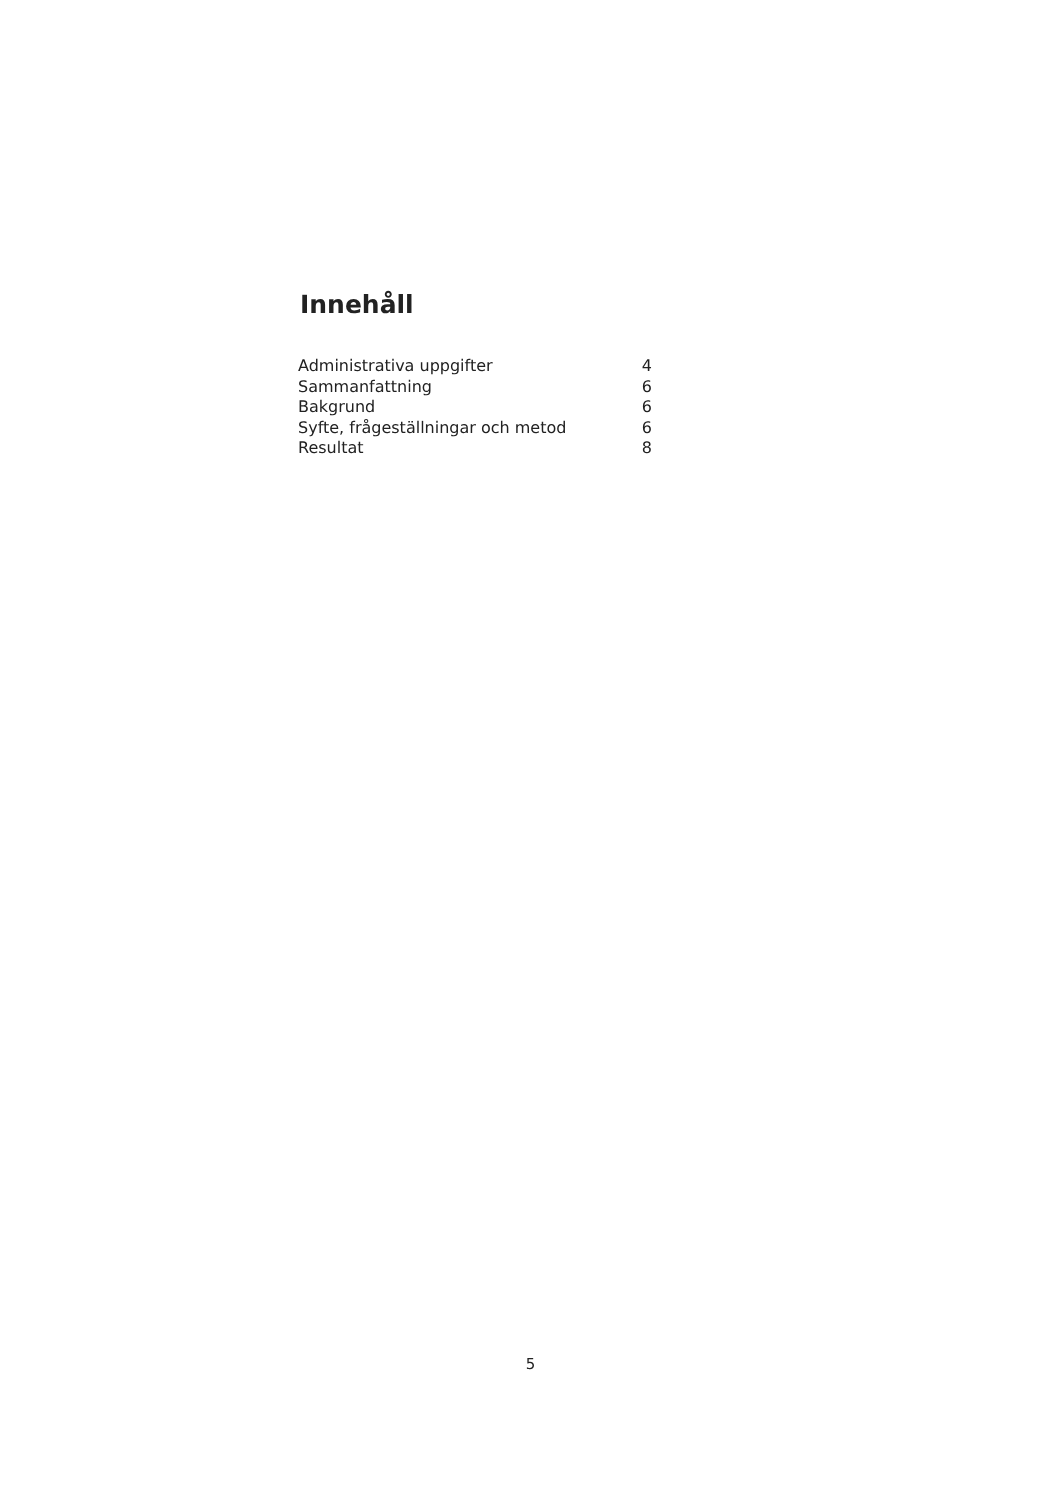Innehåll
Administrativa uppgifter 4
Sammanfattning 6
Bakgrund 6
Syfte, frågeställningar och metod 6
Resultat 8
5